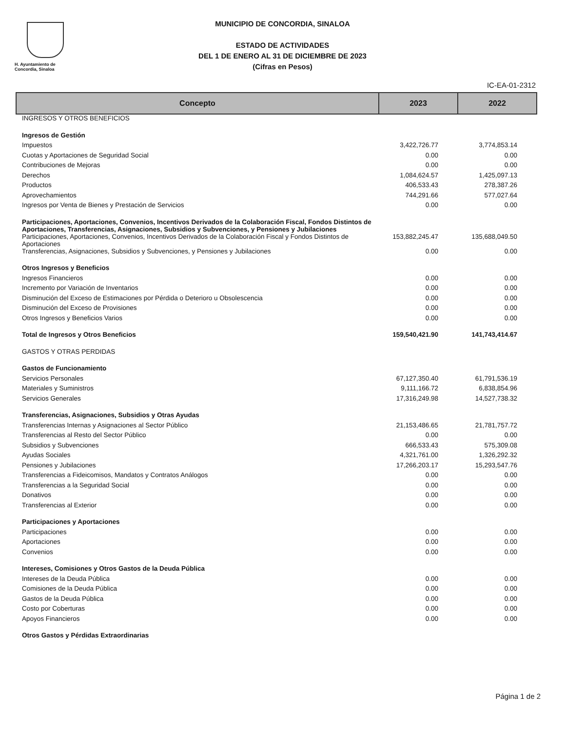H. Ayuntamiento de
Concordia, Sinaloa
MUNICIPIO DE CONCORDIA, SINALOA
ESTADO DE ACTIVIDADES
DEL 1 DE ENERO AL 31 DE DICIEMBRE DE 2023
(Cifras en Pesos)
IC-EA-01-2312
| Concepto | 2023 | 2022 |
| --- | --- | --- |
| INGRESOS Y OTROS BENEFICIOS | | |
| Ingresos de Gestión | | |
| Impuestos | 3,422,726.77 | 3,774,853.14 |
| Cuotas y Aportaciones de Seguridad Social | 0.00 | 0.00 |
| Contribuciones de Mejoras | 0.00 | 0.00 |
| Derechos | 1,084,624.57 | 1,425,097.13 |
| Productos | 406,533.43 | 278,387.26 |
| Aprovechamientos | 744,291.66 | 577,027.64 |
| Ingresos por Venta de Bienes y Prestación de Servicios | 0.00 | 0.00 |
| Participaciones, Aportaciones, Convenios, Incentivos Derivados de la Colaboración Fiscal, Fondos Distintos de Aportaciones, Transferencias, Asignaciones, Subsidios y Subvenciones, y Pensiones y Jubilaciones | | |
| Participaciones, Aportaciones, Convenios, Incentivos Derivados de la Colaboración Fiscal y Fondos Distintos de Aportaciones | 153,882,245.47 | 135,688,049.50 |
| Transferencias, Asignaciones, Subsidios y Subvenciones, y Pensiones y Jubilaciones | 0.00 | 0.00 |
| Otros Ingresos y Beneficios | | |
| Ingresos Financieros | 0.00 | 0.00 |
| Incremento por Variación de Inventarios | 0.00 | 0.00 |
| Disminución del Exceso de Estimaciones por Pérdida o Deterioro u Obsolescencia | 0.00 | 0.00 |
| Disminución del Exceso de Provisiones | 0.00 | 0.00 |
| Otros Ingresos y Beneficios Varios | 0.00 | 0.00 |
| Total de Ingresos y Otros Beneficios | 159,540,421.90 | 141,743,414.67 |
| GASTOS Y OTRAS PERDIDAS | | |
| Gastos de Funcionamiento | | |
| Servicios Personales | 67,127,350.40 | 61,791,536.19 |
| Materiales y Suministros | 9,111,166.72 | 6,838,854.96 |
| Servicios Generales | 17,316,249.98 | 14,527,738.32 |
| Transferencias, Asignaciones, Subsidios y Otras Ayudas | | |
| Transferencias Internas y Asignaciones al Sector Público | 21,153,486.65 | 21,781,757.72 |
| Transferencias al Resto del Sector Público | 0.00 | 0.00 |
| Subsidios y Subvenciones | 666,533.43 | 575,309.08 |
| Ayudas Sociales | 4,321,761.00 | 1,326,292.32 |
| Pensiones y Jubilaciones | 17,266,203.17 | 15,293,547.76 |
| Transferencias a Fideicomisos, Mandatos y Contratos Análogos | 0.00 | 0.00 |
| Transferencias a la Seguridad Social | 0.00 | 0.00 |
| Donativos | 0.00 | 0.00 |
| Transferencias al Exterior | 0.00 | 0.00 |
| Participaciones y Aportaciones | | |
| Participaciones | 0.00 | 0.00 |
| Aportaciones | 0.00 | 0.00 |
| Convenios | 0.00 | 0.00 |
| Intereses, Comisiones y Otros Gastos de la Deuda Pública | | |
| Intereses de la Deuda Pública | 0.00 | 0.00 |
| Comisiones de la Deuda Pública | 0.00 | 0.00 |
| Gastos de la Deuda Pública | 0.00 | 0.00 |
| Costo por Coberturas | 0.00 | 0.00 |
| Apoyos Financieros | 0.00 | 0.00 |
| Otros Gastos y Pérdidas Extraordinarias | | |
Página 1 de 2